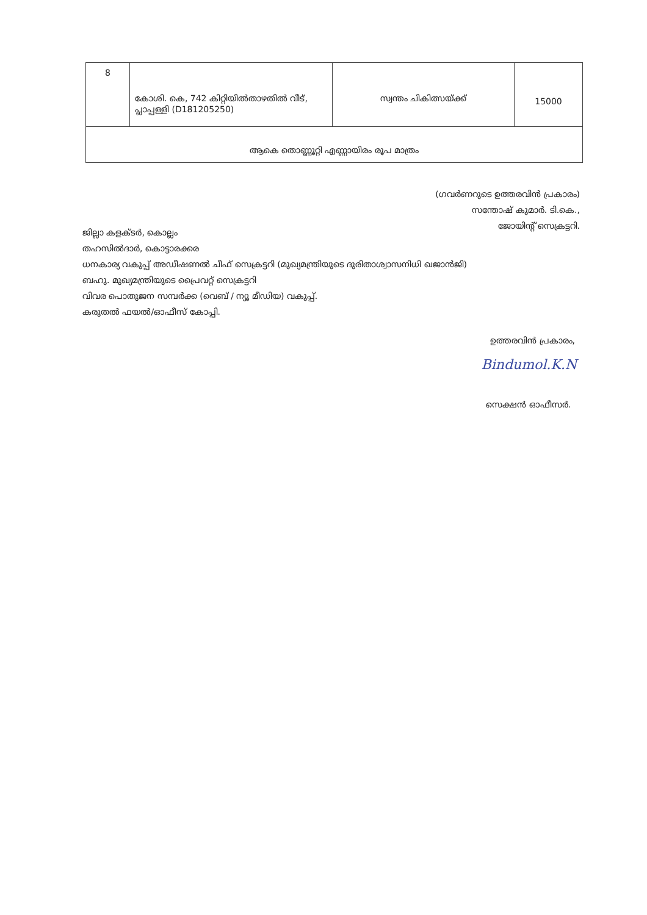| 8 | കോശി. കെ, 742 കിറ്റിയിൽതാഴതിൽ വീട്, പ്ലാപ്പള്ളി (D181205250) | സ്വന്തം ചികിത്സയ്ക്ക് | 15000 |
| ആകെ തൊണ്ണൂറ്റി എണ്ണായിരം രൂപ മാത്രം | | | |
(ഗവർണറുടെ ഉത്തരവിൻ പ്രകാരം)
സന്തോഷ് കുമാർ. ടി.കെ.,
ജോയിന്റ് സെക്രട്ടറി.
ജില്ലാ കളക്ടർ, കൊല്ലം
തഹസിൽദാർ, കൊട്ടാരക്കര
ധനകാര്യ വകുപ്പ് അഡീഷണൽ ചീഫ് സെക്രട്ടറി (മുഖ്യമന്ത്രിയുടെ ദുരിതാശ്വാസനിധി ഖജാൻജി)
ബഹു. മുഖ്യമന്ത്രിയുടെ പ്രൈവറ്റ് സെക്രട്ടറി
വിവര പൊതുജന സമ്പർക്ക (വെബ് / ന്യൂ മീഡിയ) വകുപ്പ്.
കരുതൽ ഫയൽ/ഓഫീസ് കോപ്പി.
ഉത്തരവിൻ പ്രകാരം,
Bindumol.K.N
സെക്ഷൻ ഓഫീസർ.